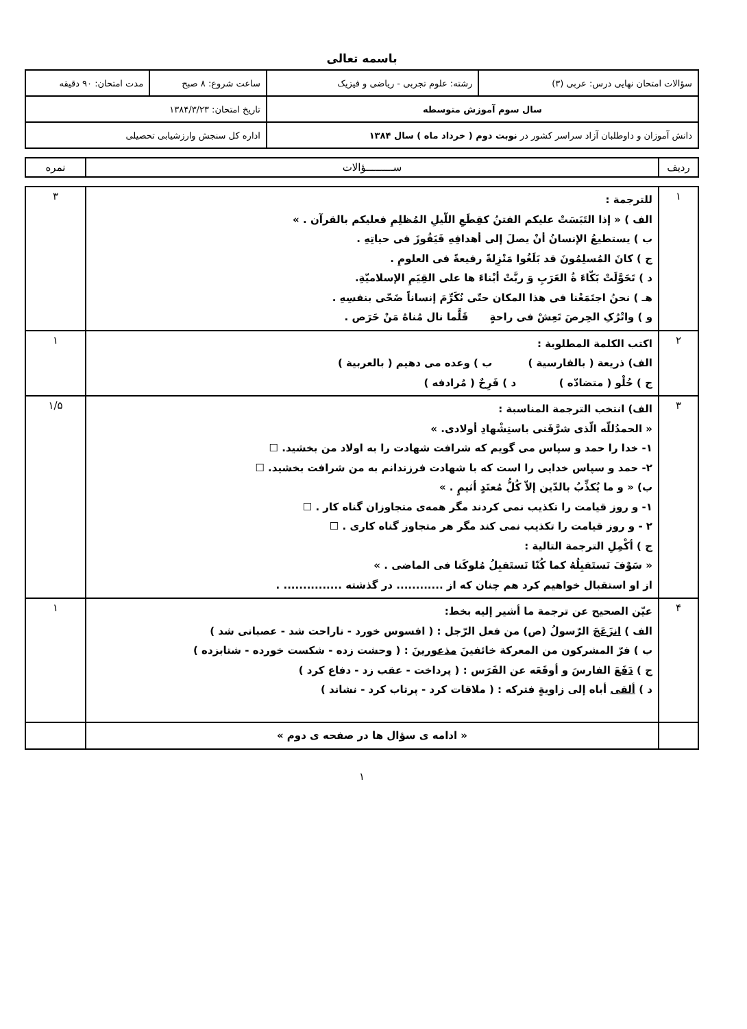باسمه تعالی
| سؤالات امتحان نهایی درس: عربی (۳) | رشته: علوم تجربی - ریاضی و فیزیک | ساعت شروع: ۸ صبح | مدت امتحان: ۹۰ دقیقه |
| سال سوم آموزش متوسطه | | تاریخ امتحان: ۱۳۸۴/۳/۲۳ | |
| دانش آموزان و داوطلبان آزاد سراسر کشور در نوبت دوم ( خرداد ماه ) سال ۱۳۸۴ | | اداره کل سنجش وارزشیابی تحصیلی | |
| ردیف | ســـــــــؤالات | نمره |
| ۱ | للترجمة : الف ) « إذا التَبَسَتْ علیکم الفتنُ کقِطَعِ اللّیلِ المُظلِمِ فعلیکم بالقرآن . » ب ) یستطیعُ الإنسانُ أنْ یصلَ إلی أهدافِهِ فَیَفُوزَ فی حیاتِهِ . ج ) کانَ المُسلِمُونَ قد بَلَغُوا مَنْزِلةً رفیعةً فی العلومِ . د ) تَحَوَّلَتْ بَکّاءَ ةُ العَرَبِ وَ ربَّتْ أبْناءَ ها علی القِیَمِ الإسلامیّةِ. هـ ) نحنُ اجتَمَعْنا فی هذا المکان حتّی نُکَرِّمَ إنساناً ضَحّی بنفسِهِ . و ) واتْرُکِ الحِرصَ تَعِشْ فی راحةٍ قَلَّما نال مُناهُ مَنْ حَرَص . | ۳ |
| ۲ | اکتب الکلمة المطلوبة : الف) ذریعة ( بالفارسیة ) ب ) وعده می دهیم ( بالعربیة ) ج ) حُلْو ( متضادّه ) د ) فَرِحٌ ( مُرادفه ) | ۱ |
| ۳ | الف) انتخب الترجمة المناسبة : « الحمدُللّه الّذی شرَّفَنی باستِشْهادِ أولادی. » ۱- خدا را حمد و سپاس می گویم که شرافت شهادت را به اولاد من بخشید. ☐ ۲- حمد و سپاس خدایی را است که با شهادت فرزندانم به من شرافت بخشید. ☐ ب) « و ما یُکذِّبُ بالدّین إلاّ کُلُّ مُعتَدٍ أثیمٍ . » ۱- و روز قیامت را تکذیب نمی کردند مگر همه‌ی متجاوزان گناه کار . ☐ ۲ - و روز قیامت را تکذیب نمی کند مگر هر متجاوز گناه کاری . ☐ ج ) أکْمِلِ الترجمة التالیة : « سَوْفَ نَستَقبِلُهُ کما کُنّا نَستَقبِلُ مُلوکَنا فی الماضی . » از او استقبال خواهیم کرد هم چنان که از ............ در گذشته ............... . | ۱/۵ |
| ۴ | عیّن الصحیح عن ترجمة ما أشیر إلیه بخط: الف ) انزَعَجَ الرّسولُ (ص) من فعل الرّجل : ( افسوس خورد - ناراحت شد - عصبانی شد ) ب ) فرّ المشرکون من المعرکة خائفینَ مذعورینَ : ( وحشت زده - شکست خورده - شتابزده ) ج ) دَفَعَ الفارسَ و أوقَعَه عن الفَرَس : ( پرداخت - عقب زد - دفاع کرد ) د ) ألقی أباه إلی زاویةٍ فترکه : ( ملاقات کرد - پرتاب کرد - نشاند ) | ۱ |
| | « ادامه ی سؤال ها در صفحه ی دوم » | |
۱